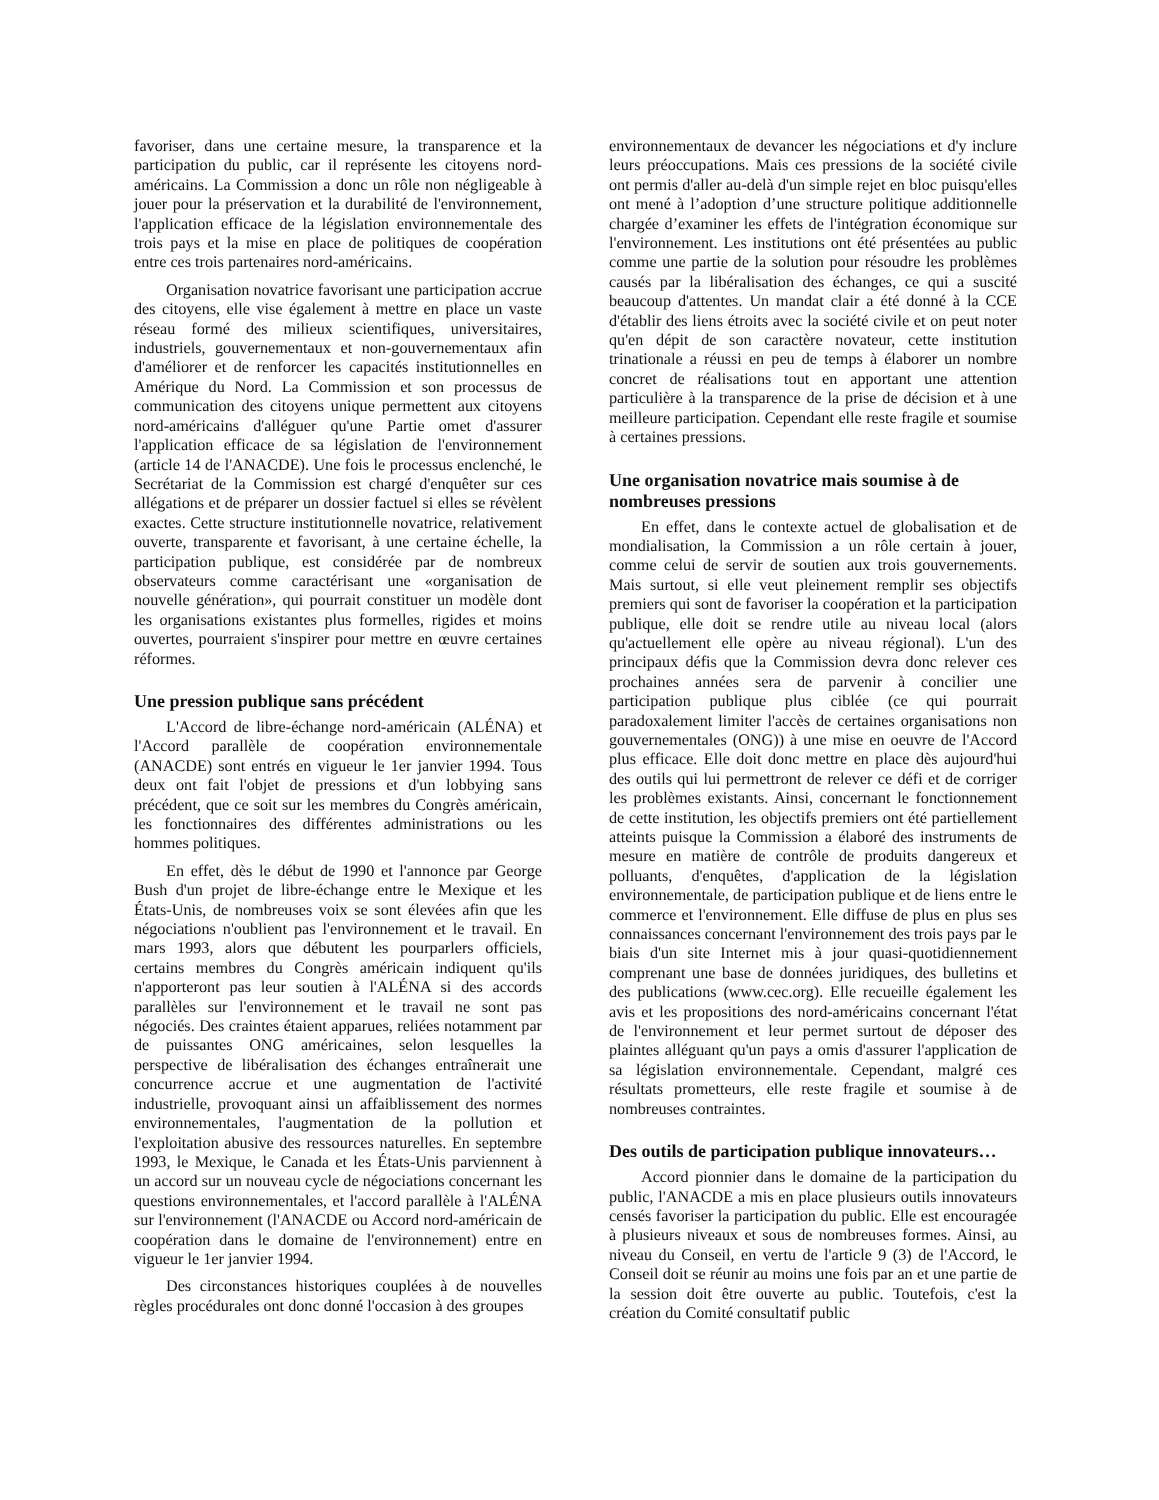favoriser, dans une certaine mesure, la transparence et la participation du public, car il représente les citoyens nord-américains. La Commission a donc un rôle non négligeable à jouer pour la préservation et la durabilité de l'environnement, l'application efficace de la législation environnementale des trois pays et la mise en place de politiques de coopération entre ces trois partenaires nord-américains.
Organisation novatrice favorisant une participation accrue des citoyens, elle vise également à mettre en place un vaste réseau formé des milieux scientifiques, universitaires, industriels, gouvernementaux et non-gouvernementaux afin d'améliorer et de renforcer les capacités institutionnelles en Amérique du Nord. La Commission et son processus de communication des citoyens unique permettent aux citoyens nord-américains d'alléguer qu'une Partie omet d'assurer l'application efficace de sa législation de l'environnement (article 14 de l'ANACDE). Une fois le processus enclenché, le Secrétariat de la Commission est chargé d'enquêter sur ces allégations et de préparer un dossier factuel si elles se révèlent exactes. Cette structure institutionnelle novatrice, relativement ouverte, transparente et favorisant, à une certaine échelle, la participation publique, est considérée par de nombreux observateurs comme caractérisant une «organisation de nouvelle génération», qui pourrait constituer un modèle dont les organisations existantes plus formelles, rigides et moins ouvertes, pourraient s'inspirer pour mettre en œuvre certaines réformes.
Une pression publique sans précédent
L'Accord de libre-échange nord-américain (ALÉNA) et l'Accord parallèle de coopération environnementale (ANACDE) sont entrés en vigueur le 1er janvier 1994. Tous deux ont fait l'objet de pressions et d'un lobbying sans précédent, que ce soit sur les membres du Congrès américain, les fonctionnaires des différentes administrations ou les hommes politiques.
En effet, dès le début de 1990 et l'annonce par George Bush d'un projet de libre-échange entre le Mexique et les États-Unis, de nombreuses voix se sont élevées afin que les négociations n'oublient pas l'environnement et le travail. En mars 1993, alors que débutent les pourparlers officiels, certains membres du Congrès américain indiquent qu'ils n'apporteront pas leur soutien à l'ALÉNA si des accords parallèles sur l'environnement et le travail ne sont pas négociés. Des craintes étaient apparues, reliées notamment par de puissantes ONG américaines, selon lesquelles la perspective de libéralisation des échanges entraînerait une concurrence accrue et une augmentation de l'activité industrielle, provoquant ainsi un affaiblissement des normes environnementales, l'augmentation de la pollution et l'exploitation abusive des ressources naturelles. En septembre 1993, le Mexique, le Canada et les États-Unis parviennent à un accord sur un nouveau cycle de négociations concernant les questions environnementales, et l'accord parallèle à l'ALÉNA sur l'environnement (l'ANACDE ou Accord nord-américain de coopération dans le domaine de l'environnement) entre en vigueur le 1er janvier 1994.
Des circonstances historiques couplées à de nouvelles règles procédurales ont donc donné l'occasion à des groupes
environnementaux de devancer les négociations et d'y inclure leurs préoccupations. Mais ces pressions de la société civile ont permis d'aller au-delà d'un simple rejet en bloc puisqu'elles ont mené à l’adoption d’une structure politique additionnelle chargée d’examiner les effets de l'intégration économique sur l'environnement. Les institutions ont été présentées au public comme une partie de la solution pour résoudre les problèmes causés par la libéralisation des échanges, ce qui a suscité beaucoup d'attentes. Un mandat clair a été donné à la CCE d'établir des liens étroits avec la société civile et on peut noter qu'en dépit de son caractère novateur, cette institution trinationale a réussi en peu de temps à élaborer un nombre concret de réalisations tout en apportant une attention particulière à la transparence de la prise de décision et à une meilleure participation. Cependant elle reste fragile et soumise à certaines pressions.
Une organisation novatrice mais soumise à de nombreuses pressions
En effet, dans le contexte actuel de globalisation et de mondialisation, la Commission a un rôle certain à jouer, comme celui de servir de soutien aux trois gouvernements. Mais surtout, si elle veut pleinement remplir ses objectifs premiers qui sont de favoriser la coopération et la participation publique, elle doit se rendre utile au niveau local (alors qu'actuellement elle opère au niveau régional). L'un des principaux défis que la Commission devra donc relever ces prochaines années sera de parvenir à concilier une participation publique plus ciblée (ce qui pourrait paradoxalement limiter l'accès de certaines organisations non gouvernementales (ONG)) à une mise en oeuvre de l'Accord plus efficace. Elle doit donc mettre en place dès aujourd'hui des outils qui lui permettront de relever ce défi et de corriger les problèmes existants. Ainsi, concernant le fonctionnement de cette institution, les objectifs premiers ont été partiellement atteints puisque la Commission a élaboré des instruments de mesure en matière de contrôle de produits dangereux et polluants, d'enquêtes, d'application de la législation environnementale, de participation publique et de liens entre le commerce et l'environnement. Elle diffuse de plus en plus ses connaissances concernant l'environnement des trois pays par le biais d'un site Internet mis à jour quasi-quotidiennement comprenant une base de données juridiques, des bulletins et des publications (www.cec.org). Elle recueille également les avis et les propositions des nord-américains concernant l'état de l'environnement et leur permet surtout de déposer des plaintes alléguant qu'un pays a omis d'assurer l'application de sa législation environnementale. Cependant, malgré ces résultats prometteurs, elle reste fragile et soumise à de nombreuses contraintes.
Des outils de participation publique innovateurs…
Accord pionnier dans le domaine de la participation du public, l'ANACDE a mis en place plusieurs outils innovateurs censés favoriser la participation du public. Elle est encouragée à plusieurs niveaux et sous de nombreuses formes. Ainsi, au niveau du Conseil, en vertu de l'article 9 (3) de l'Accord, le Conseil doit se réunir au moins une fois par an et une partie de la session doit être ouverte au public. Toutefois, c'est la création du Comité consultatif public